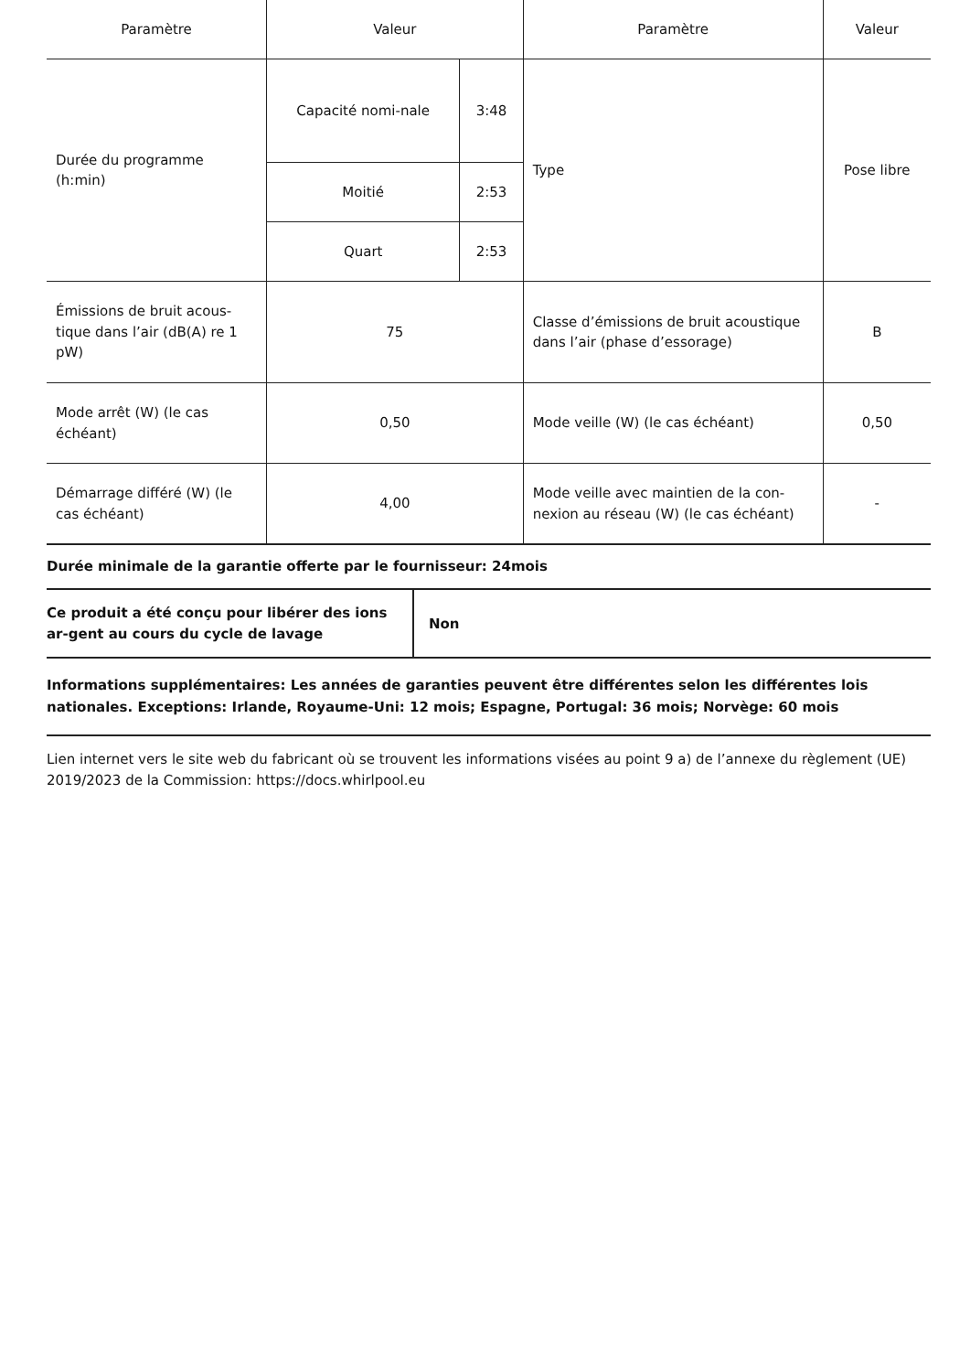| Paramètre | Valeur | | Paramètre | Valeur |
| --- | --- | --- | --- | --- |
| Durée du programme (h:min) | Capacité nomi-nale | 3:48 | Type | Pose libre |
| | Moitié | 2:53 | | |
| | Quart | 2:53 | | |
| Émissions de bruit acous-tique dans l’air (dB(A) re 1 pW) | 75 | | Classe d’émissions de bruit acoustique dans l’air (phase d’essorage) | B |
| Mode arrêt (W) (le cas échéant) | 0,50 | | Mode veille (W) (le cas échéant) | 0,50 |
| Démarrage différé (W) (le cas échéant) | 4,00 | | Mode veille avec maintien de la con-nexion au réseau (W) (le cas échéant) | - |
Durée minimale de la garantie offerte par le fournisseur: 24mois
| Ce produit a été conçu pour libérer des ions ar-gent au cours du cycle de lavage | Non |
Informations supplémentaires: Les années de garanties peuvent être différentes selon les différentes lois nationales. Exceptions: Irlande, Royaume-Uni: 12 mois; Espagne, Portugal: 36 mois; Norvège: 60 mois
Lien internet vers le site web du fabricant où se trouvent les informations visées au point 9 a) de l’annexe du règlement (UE) 2019/2023 de la Commission: https://docs.whirlpool.eu